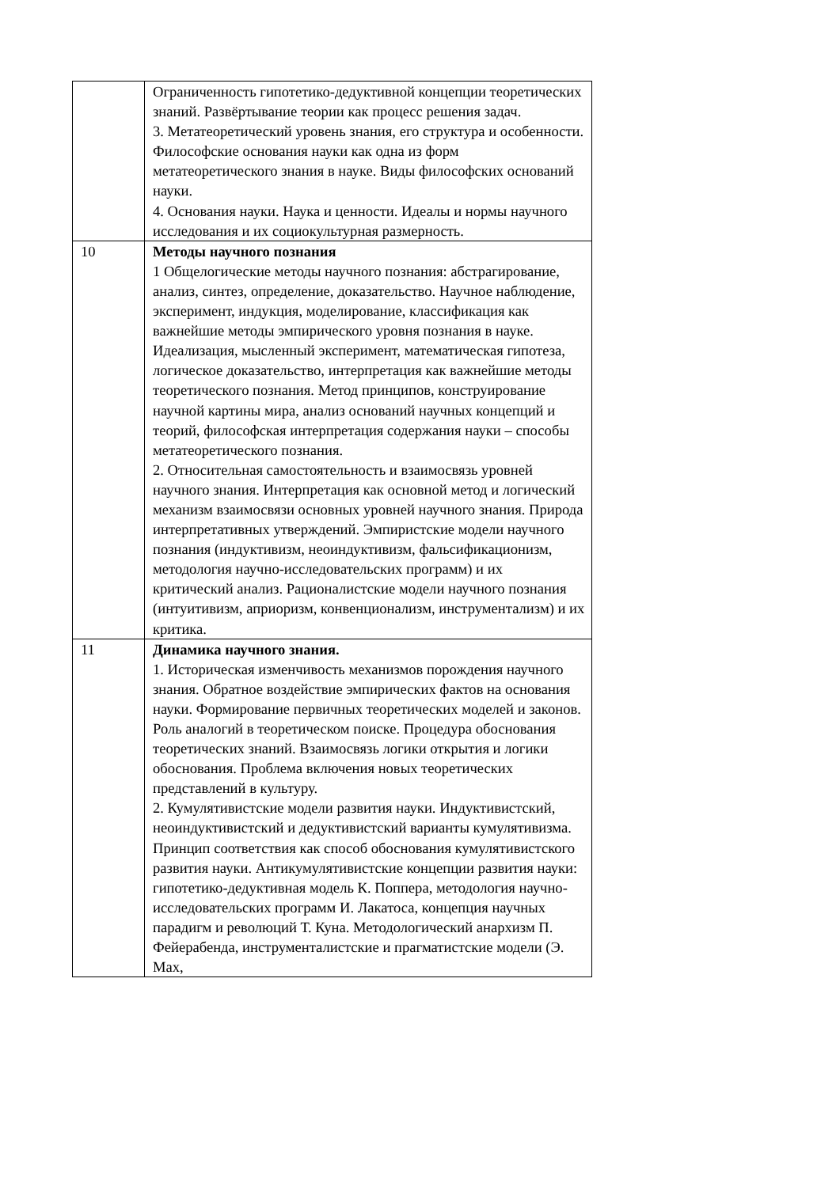| | Ограниченность гипотетико-дедуктивной концепции теоретических знаний. Развёртывание теории как процесс решения задач. 3. Метатеоретический уровень знания, его структура и особенности. Философские основания науки как одна из форм метатеоретического знания в науке. Виды философских оснований науки. 4. Основания науки. Наука и ценности. Идеалы и нормы научного исследования и их социокультурная размерность. |
| 10 | Методы научного познания 1 Общелогические методы научного познания: абстрагирование, анализ, синтез, определение, доказательство. Научное наблюдение, эксперимент, индукция, моделирование, классификация как важнейшие методы эмпирического уровня познания в науке. Идеализация, мысленный эксперимент, математическая гипотеза, логическое доказательство, интерпретация как важнейшие методы теоретического познания. Метод принципов, конструирование научной картины мира, анализ оснований научных концепций и теорий, философская интерпретация содержания науки – способы метатеоретического познания. 2. Относительная самостоятельность и взаимосвязь уровней научного знания. Интерпретация как основной метод и логический механизм взаимосвязи основных уровней научного знания. Природа интерпретативных утверждений. Эмпиристские модели научного познания (индуктивизм, неоиндуктивизм, фальсификационизм, методология научно-исследовательских программ) и их критический анализ. Рационалистские модели научного познания (интуитивизм, априоризм, конвенционализм, инструментализм) и их критика. |
| 11 | Динамика научного знания. 1. Историческая изменчивость механизмов порождения научного знания. Обратное воздействие эмпирических фактов на основания науки. Формирование первичных теоретических моделей и законов. Роль аналогий в теоретическом поиске. Процедура обоснования теоретических знаний. Взаимосвязь логики открытия и логики обоснования. Проблема включения новых теоретических представлений в культуру. 2. Кумулятивистские модели развития науки. Индуктивистский, неоиндуктивистский и дедуктивистский варианты кумулятивизма. Принцип соответствия как способ обоснования кумулятивистского развития науки. Антикумулятивистские концепции развития науки: гипотетико-дедуктивная модель К. Поппера, методология научно-исследовательских программ И. Лакатоса, концепция научных парадигм и революций Т. Куна. Методологический анархизм П. Фейерабенда, инструменталистские и прагматистские модели (Э. Мах, |